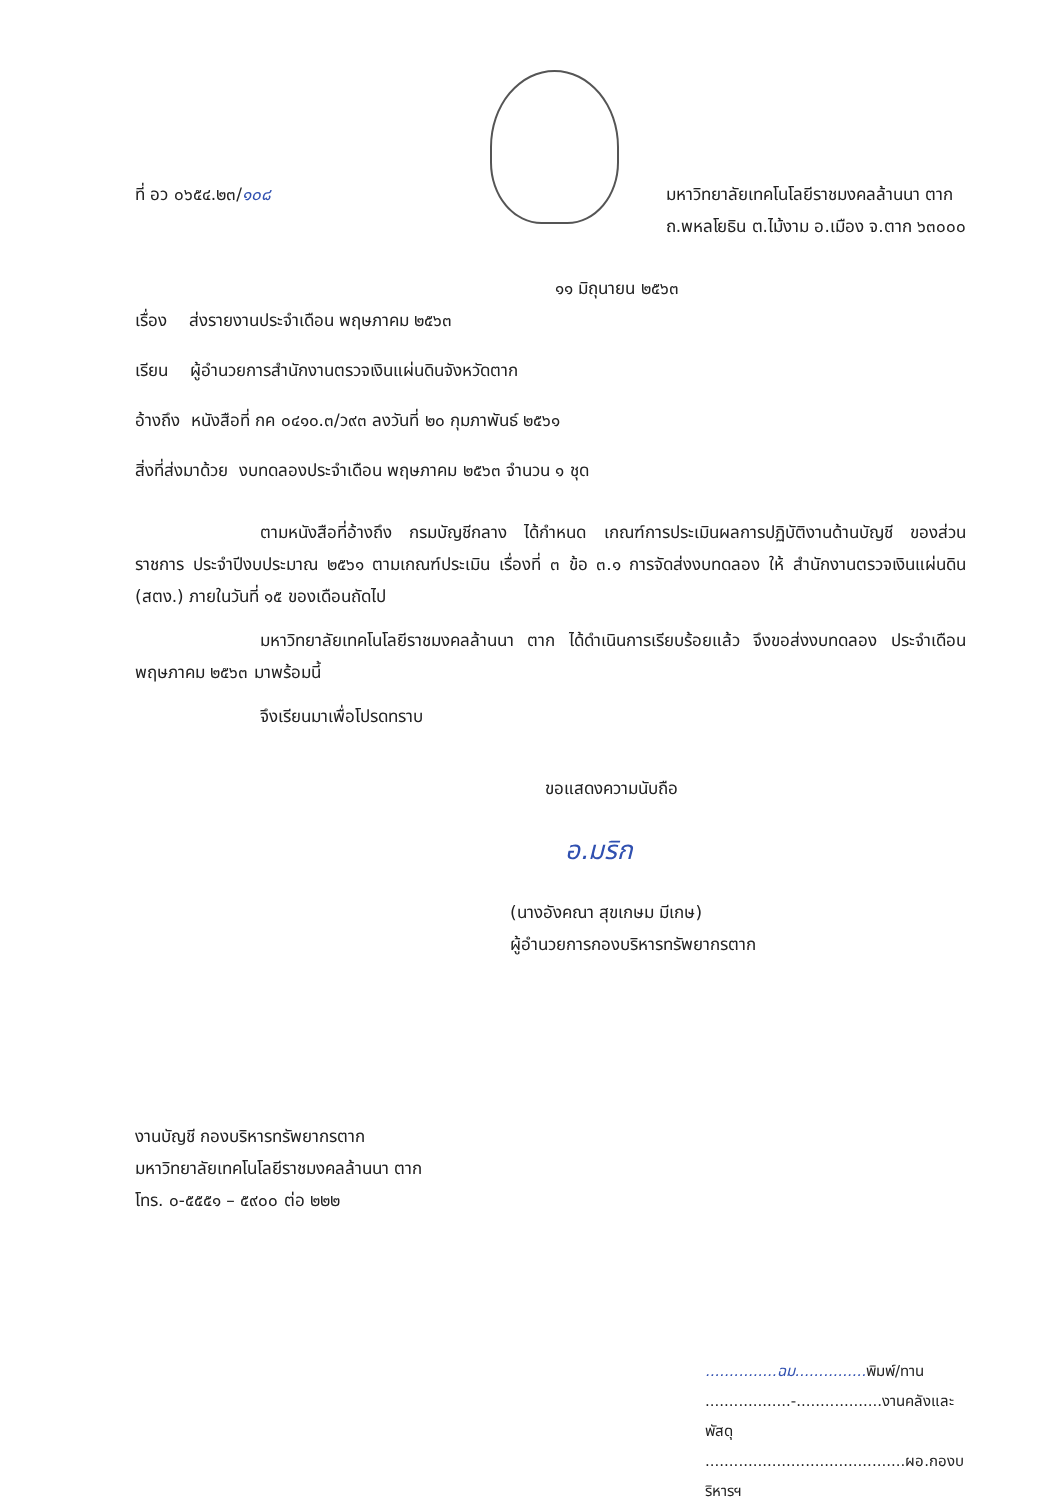ที่ อว ๐๖๕๔.๒๓/๑๐๘ มหาวิทยาลัยเทคโนโลยีราชมงคลล้านนา ตาก
ถ.พหลโยธิน ต.ไม้งาม อ.เมือง จ.ตาก ๖๓๐๐๐
๑๑ มิถุนายน ๒๕๖๓
เรื่อง ส่งรายงานประจำเดือน พฤษภาคม ๒๕๖๓
เรียน ผู้อำนวยการสำนักงานตรวจเงินแผ่นดินจังหวัดตาก
อ้างถึง หนังสือที่ กค ๐๔๑๐.๓/ว๙๓ ลงวันที่ ๒๐ กุมภาพันธ์ ๒๕๖๑
สิ่งที่ส่งมาด้วย งบทดลองประจำเดือน พฤษภาคม ๒๕๖๓ จำนวน ๑ ชุด
ตามหนังสือที่อ้างถึง กรมบัญชีกลาง ได้กำหนด เกณฑ์การประเมินผลการปฏิบัติงานด้านบัญชี ของส่วนราชการ ประจำปีงบประมาณ ๒๕๖๑ ตามเกณฑ์ประเมิน เรื่องที่ ๓ ข้อ ๓.๑ การจัดส่งงบทดลอง ให้ สำนักงานตรวจเงินแผ่นดิน (สตง.) ภายในวันที่ ๑๕ ของเดือนถัดไป
มหาวิทยาลัยเทคโนโลยีราชมงคลล้านนา ตาก ได้ดำเนินการเรียบร้อยแล้ว จึงขอส่งงบทดลอง ประจำเดือน พฤษภาคม ๒๕๖๓ มาพร้อมนี้
จึงเรียนมาเพื่อโปรดทราบ
ขอแสดงความนับถือ
อ.มริก
(นางอังคณา สุขเกษม มีเกษ)
ผู้อำนวยการกองบริหารทรัพยากรตาก
งานบัญชี กองบริหารทรัพยากรตาก
มหาวิทยาลัยเทคโนโลยีราชมงคลล้านนา ตาก
โทร. ๐-๕๕๕๑ – ๕๙๐๐ ต่อ ๒๒๒
...............ฉม............... พิมพ์/ทาน
..................-..................งานคลังและพัสดุ
..........................................ผอ.กองบริหารฯ